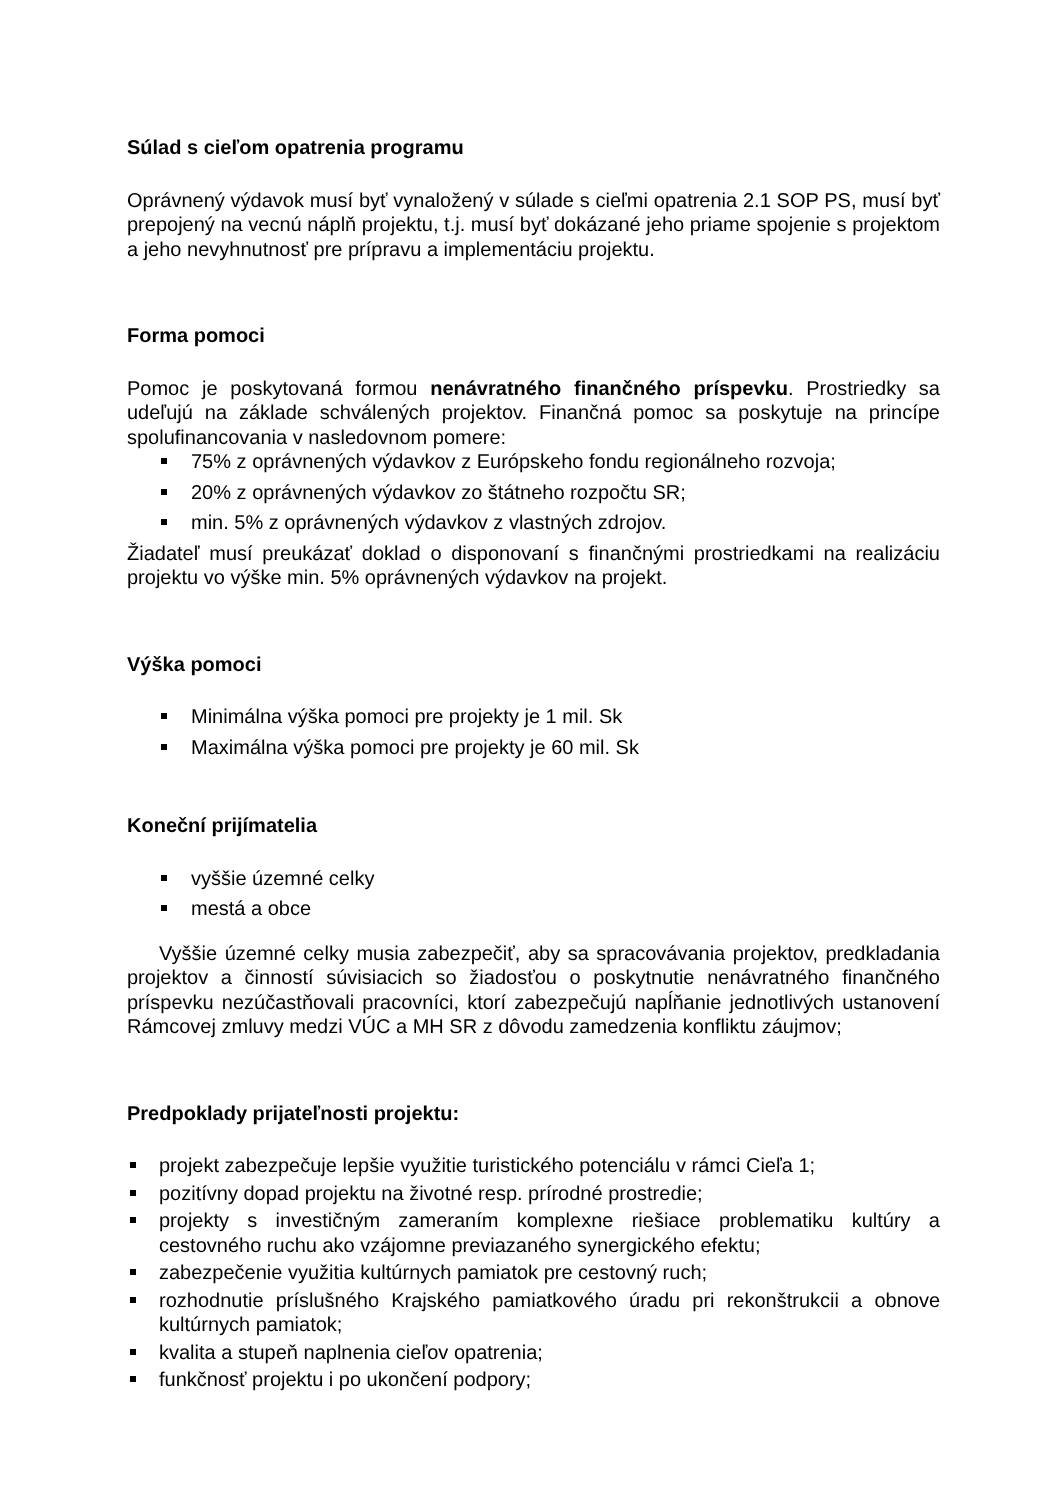Súlad s cieľom opatrenia programu
Oprávnený výdavok musí byť vynaložený v súlade s cieľmi opatrenia 2.1 SOP PS, musí byť prepojený na vecnú náplň projektu, t.j. musí byť dokázané jeho priame spojenie s projektom a jeho nevyhnutnosť pre prípravu a implementáciu projektu.
Forma pomoci
Pomoc je poskytovaná formou nenávratného finančného príspevku. Prostriedky sa udeľujú na základe schválených projektov. Finančná pomoc sa poskytuje na princípe spolufinancovania v nasledovnom pomere:
75% z oprávnených výdavkov z Európskeho fondu regionálneho rozvoja;
20% z oprávnených výdavkov zo štátneho rozpočtu SR;
min. 5% z oprávnených výdavkov z vlastných zdrojov.
Žiadateľ musí preukázať doklad o disponovaní s finančnými prostriedkami na realizáciu projektu vo výške min. 5% oprávnených výdavkov na projekt.
Výška pomoci
Minimálna výška pomoci pre projekty je 1 mil. Sk
Maximálna výška pomoci pre projekty je 60 mil. Sk
Koneční prijímatelia
vyššie územné celky
mestá a obce
Vyššie územné celky musia zabezpečiť, aby sa spracovávania projektov, predkladania projektov a činností súvisiacich so žiadosťou o poskytnutie nenávratného finančného príspevku nezúčastňovali pracovníci, ktorí zabezpečujú napĺňanie jednotlivých ustanovení Rámcovej zmluvy medzi VÚC a MH SR z dôvodu zamedzenia konfliktu záujmov;
Predpoklady prijateľnosti projektu:
projekt zabezpečuje lepšie využitie turistického potenciálu v rámci Cieľa 1;
pozitívny dopad projektu na životné resp. prírodné prostredie;
projekty s investičným zameraním komplexne riešiace problematiku kultúry a cestovného ruchu ako vzájomne previazaného synergického efektu;
zabezpečenie využitia kultúrnych pamiatok pre cestovný ruch;
rozhodnutie príslušného Krajského pamiatkového úradu pri rekonštrukcii a obnove kultúrnych pamiatok;
kvalita a stupeň naplnenia cieľov opatrenia;
funkčnosť projektu i po ukončení podpory;